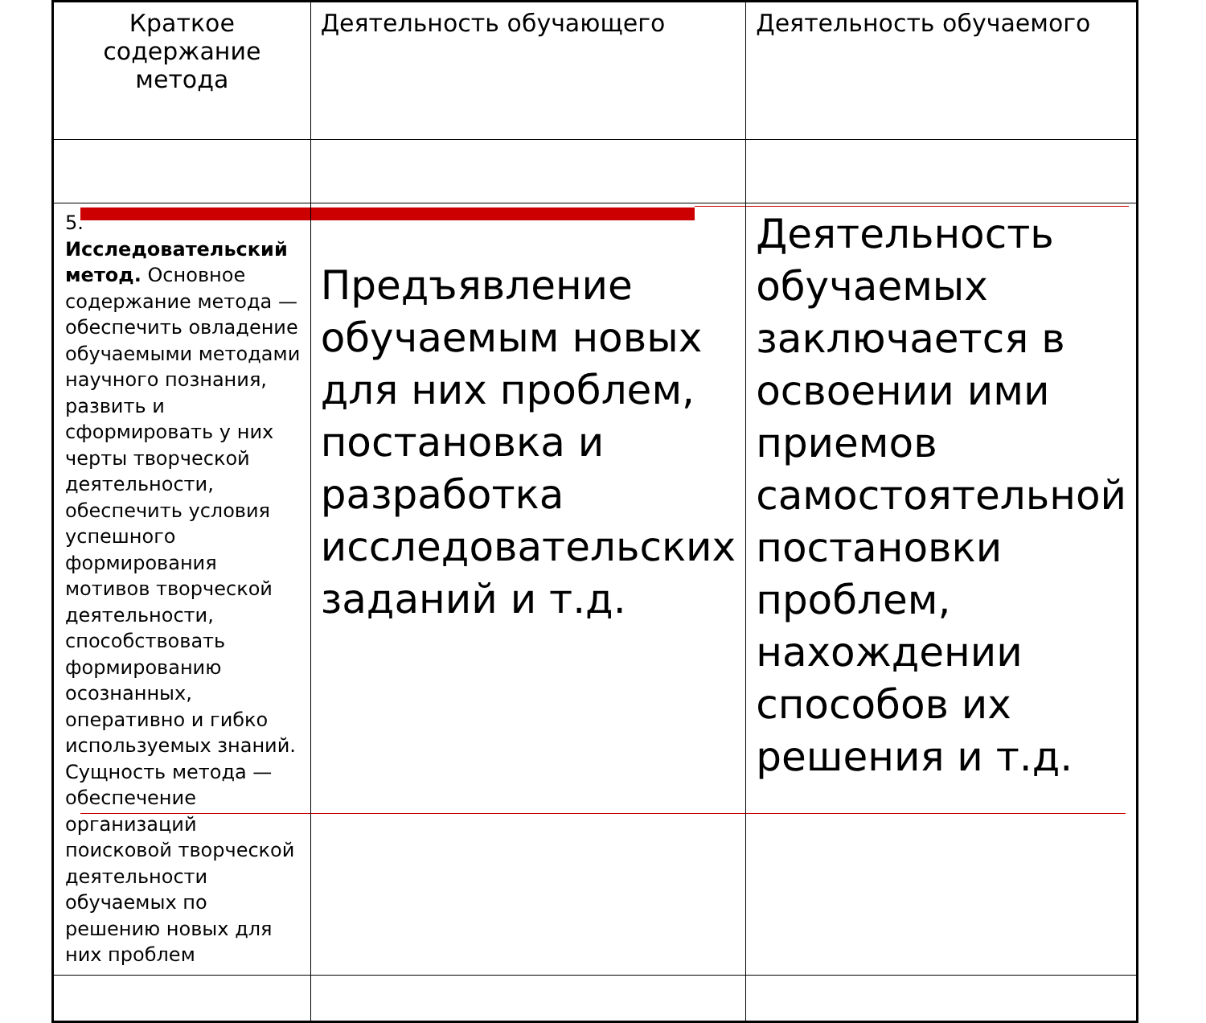| Краткое содержание метода | Деятельность обучающего | Деятельность обучаемого |
| 5. Исследовательский метод. Основное содержание метода — обеспечить овладение обучаемыми методами научного познания, развить и сформировать у них черты творческой деятельности, обеспечить условия успешного формирования мотивов творческой деятельности, способствовать формированию осознанных, оперативно и гибко используемых знаний. Сущность метода — обеспечение организаций поисковой творческой деятельности обучаемых по решению новых для них проблем | Предъявление обучаемым новых для них проблем, постановка и разработка исследовательских заданий и т.д. | Деятельность обучаемых заключается в освоении ими приемов самостоятельной постановки проблем, нахождении способов их решения и т.д. |